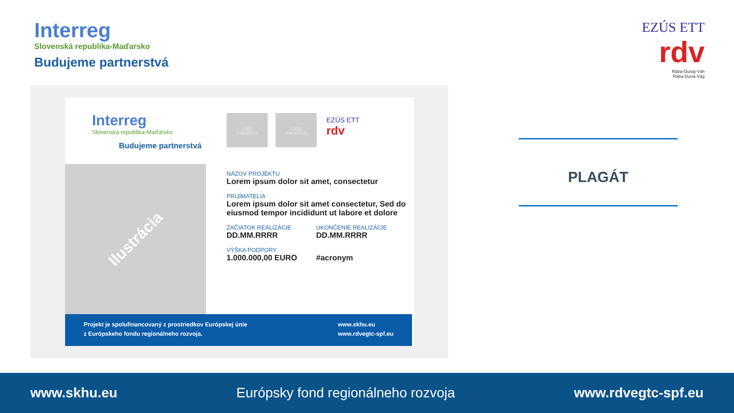Interreg
Slovenská republika-Maďarsko
Budujeme partnerstvá
EZÚS ETT
rdv
Rába-Dunaj-Váh
Rába-Duna-Vág
Interreg
Slovenská republika-Maďarsko
Budujeme partnerstvá
LOGO
ŽIADATEĽA
LOGO
ŽIADATEĽA
EZÚS ETT
rdv
Ilustrácia
NÁZOV PROJEKTU
Lorem ipsum dolor sit amet, consectetur
PRIJÍMATELIA
Lorem ipsum dolor sit amet consectetur, Sed do eiusmod tempor incididunt ut labore et dolore
ZAČIATOK REALIZÁCIE
DD.MM.RRRR
UKONČENIE REALIZÁCIE
DD.MM.RRRR
VÝŠKA PODPORY
1.000.000,00 EURO
#acronym
Projekt je spolufinancovaný z prostriedkov Európskej únie
z Európskeho fondu regionálneho rozvoja.
www.skhu.eu
www.rdvegtc-spf.eu
PLAGÁT
www.skhu.eu Európsky fond regionálneho rozvoja www.rdvegtc-spf.eu